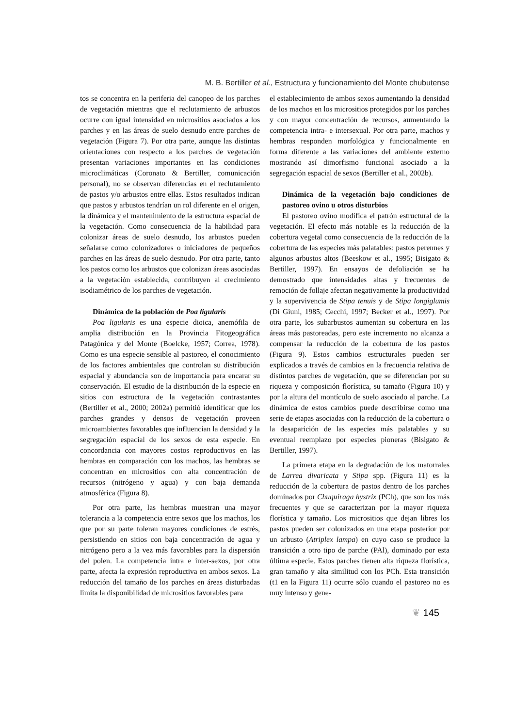M. B. Bertiller et al., Estructura y funcionamiento del Monte chubutense
tos se concentra en la periferia del canopeo de los parches de vegetación mientras que el reclutamiento de arbustos ocurre con igual intensidad en micrositios asociados a los parches y en las áreas de suelo desnudo entre parches de vegetación (Figura 7). Por otra parte, aunque las distintas orientaciones con respecto a los parches de vegetación presentan variaciones importantes en las condiciones microclimáticas (Coronato & Bertiller, comunicación personal), no se observan diferencias en el reclutamiento de pastos y/o arbustos entre ellas. Estos resultados indican que pastos y arbustos tendrían un rol diferente en el origen, la dinámica y el mantenimiento de la estructura espacial de la vegetación. Como consecuencia de la habilidad para colonizar áreas de suelo desnudo, los arbustos pueden señalarse como colonizadores o iniciadores de pequeños parches en las áreas de suelo desnudo. Por otra parte, tanto los pastos como los arbustos que colonizan áreas asociadas a la vegetación establecida, contribuyen al crecimiento isodiamétrico de los parches de vegetación.
Dinámica de la población de Poa ligularis
Poa ligularis es una especie dioica, anemófila de amplia distribución en la Provincia Fitogeográfica Patagónica y del Monte (Boelcke, 1957; Correa, 1978). Como es una especie sensible al pastoreo, el conocimiento de los factores ambientales que controlan su distribución espacial y abundancia son de importancia para encarar su conservación. El estudio de la distribución de la especie en sitios con estructura de la vegetación contrastantes (Bertiller et al., 2000; 2002a) permitió identificar que los parches grandes y densos de vegetación proveen microambientes favorables que influencian la densidad y la segregación espacial de los sexos de esta especie. En concordancia con mayores costos reproductivos en las hembras en comparación con los machos, las hembras se concentran en micrositios con alta concentración de recursos (nitrógeno y agua) y con baja demanda atmosférica (Figura 8).
Por otra parte, las hembras muestran una mayor tolerancia a la competencia entre sexos que los machos, los que por su parte toleran mayores condiciones de estrés, persistiendo en sitios con baja concentración de agua y nitrógeno pero a la vez más favorables para la dispersión del polen. La competencia intra e inter-sexos, por otra parte, afecta la expresión reproductiva en ambos sexos. La reducción del tamaño de los parches en áreas disturbadas limita la disponibilidad de micrositios favorables para
el establecimiento de ambos sexos aumentando la densidad de los machos en los micrositios protegidos por los parches y con mayor concentración de recursos, aumentando la competencia intra- e intersexual. Por otra parte, machos y hembras responden morfológica y funcionalmente en forma diferente a las variaciones del ambiente externo mostrando así dimorfismo funcional asociado a la segregación espacial de sexos (Bertiller et al., 2002b).
Dinámica de la vegetación bajo condiciones de pastoreo ovino u otros disturbios
El pastoreo ovino modifica el patrón estructural de la vegetación. El efecto más notable es la reducción de la cobertura vegetal como consecuencia de la reducción de la cobertura de las especies más palatables: pastos perennes y algunos arbustos altos (Beeskow et al., 1995; Bisigato & Bertiller, 1997). En ensayos de defoliación se ha demostrado que intensidades altas y frecuentes de remoción de follaje afectan negativamente la productividad y la supervivencia de Stipa tenuis y de Stipa longiglumis (Di Giuni, 1985; Cecchi, 1997; Becker et al., 1997). Por otra parte, los subarbustos aumentan su cobertura en las áreas más pastoreadas, pero este incremento no alcanza a compensar la reducción de la cobertura de los pastos (Figura 9). Estos cambios estructurales pueden ser explicados a través de cambios en la frecuencia relativa de distintos parches de vegetación, que se diferencian por su riqueza y composición florística, su tamaño (Figura 10) y por la altura del montículo de suelo asociado al parche. La dinámica de estos cambios puede describirse como una serie de etapas asociadas con la reducción de la cobertura o la desaparición de las especies más palatables y su eventual reemplazo por especies pioneras (Bisigato & Bertiller, 1997).
La primera etapa en la degradación de los matorrales de Larrea divaricata y Stipa spp. (Figura 11) es la reducción de la cobertura de pastos dentro de los parches dominados por Chuquiraga hystrix (PCh), que son los más frecuentes y que se caracterizan por la mayor riqueza florística y tamaño. Los micrositios que dejan libres los pastos pueden ser colonizados en una etapa posterior por un arbusto (Atriplex lampa) en cuyo caso se produce la transición a otro tipo de parche (PAl), dominado por esta última especie. Estos parches tienen alta riqueza florística, gran tamaño y alta similitud con los PCh. Esta transición (t1 en la Figura 11) ocurre sólo cuando el pastoreo no es muy intenso y gene-
❦ 145